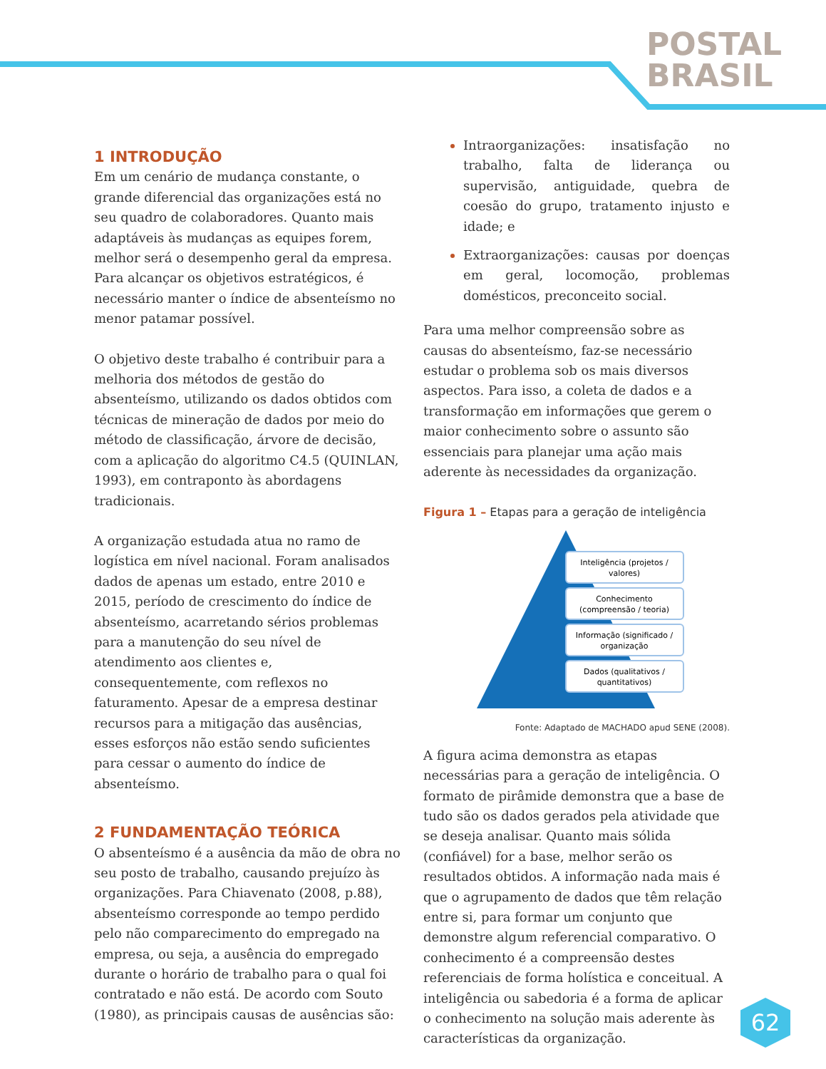POSTAL
BRASIL
1 INTRODUÇÃO
Em um cenário de mudança constante, o grande diferencial das organizações está no seu quadro de colaboradores. Quanto mais adaptáveis às mudanças as equipes forem, melhor será o desempenho geral da empresa. Para alcançar os objetivos estratégicos, é necessário manter o índice de absenteísmo no menor patamar possível.
O objetivo deste trabalho é contribuir para a melhoria dos métodos de gestão do absenteísmo, utilizando os dados obtidos com técnicas de mineração de dados por meio do método de classificação, árvore de decisão, com a aplicação do algoritmo C4.5 (QUINLAN, 1993), em contraponto às abordagens tradicionais.
A organização estudada atua no ramo de logística em nível nacional. Foram analisados dados de apenas um estado, entre 2010 e 2015, período de crescimento do índice de absenteísmo, acarretando sérios problemas para a manutenção do seu nível de atendimento aos clientes e, consequentemente, com reflexos no faturamento. Apesar de a empresa destinar recursos para a mitigação das ausências, esses esforços não estão sendo suficientes para cessar o aumento do índice de absenteísmo.
2 FUNDAMENTAÇÃO TEÓRICA
O absenteísmo é a ausência da mão de obra no seu posto de trabalho, causando prejuízo às organizações. Para Chiavenato (2008, p.88), absenteísmo corresponde ao tempo perdido pelo não comparecimento do empregado na empresa, ou seja, a ausência do empregado durante o horário de trabalho para o qual foi contratado e não está. De acordo com Souto (1980), as principais causas de ausências são:
Intraorganizações: insatisfação no trabalho, falta de liderança ou supervisão, antiguidade, quebra de coesão do grupo, tratamento injusto e idade; e
Extraorganizações: causas por doenças em geral, locomoção, problemas domésticos, preconceito social.
Para uma melhor compreensão sobre as causas do absenteísmo, faz-se necessário estudar o problema sob os mais diversos aspectos. Para isso, a coleta de dados e a transformação em informações que gerem o maior conhecimento sobre o assunto são essenciais para planejar uma ação mais aderente às necessidades da organização.
Figura 1 – Etapas para a geração de inteligência
Inteligência (projetos /
valores)
Conhecimento
(compreensão / teoria)
Informação (significado /
organização
Dados (qualitativos /
quantitativos)
Fonte: Adaptado de MACHADO apud SENE (2008).
A figura acima demonstra as etapas necessárias para a geração de inteligência. O formato de pirâmide demonstra que a base de tudo são os dados gerados pela atividade que se deseja analisar. Quanto mais sólida (confiável) for a base, melhor serão os resultados obtidos. A informação nada mais é que o agrupamento de dados que têm relação entre si, para formar um conjunto que demonstre algum referencial comparativo. O conhecimento é a compreensão destes referenciais de forma holística e conceitual. A inteligência ou sabedoria é a forma de aplicar o conhecimento na solução mais aderente às características da organização.
62